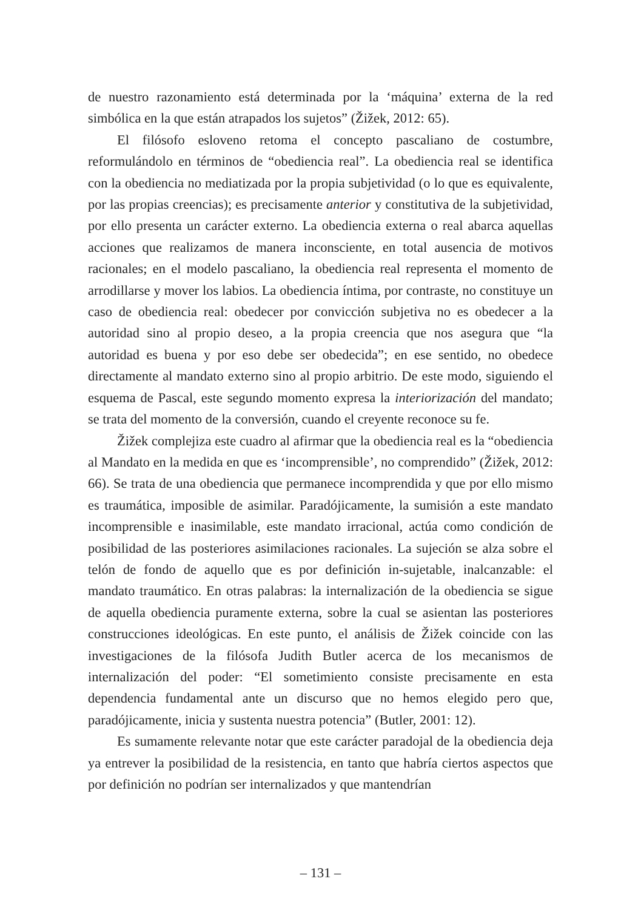de nuestro razonamiento está determinada por la ‘máquina’ externa de la red simbólica en la que están atrapados los sujetos” (Žižek, 2012: 65).
El filósofo esloveno retoma el concepto pascaliano de costumbre, reformulándolo en términos de “obediencia real”. La obediencia real se identifica con la obediencia no mediatizada por la propia subjetividad (o lo que es equivalente, por las propias creencias); es precisamente anterior y constitutiva de la subjetividad, por ello presenta un carácter externo. La obediencia externa o real abarca aquellas acciones que realizamos de manera inconsciente, en total ausencia de motivos racionales; en el modelo pascaliano, la obediencia real representa el momento de arrodillarse y mover los labios. La obediencia íntima, por contraste, no constituye un caso de obediencia real: obedecer por convicción subjetiva no es obedecer a la autoridad sino al propio deseo, a la propia creencia que nos asegura que “la autoridad es buena y por eso debe ser obedecida”; en ese sentido, no obedece directamente al mandato externo sino al propio arbitrio. De este modo, siguiendo el esquema de Pascal, este segundo momento expresa la interiorización del mandato; se trata del momento de la conversión, cuando el creyente reconoce su fe.
Žižek complejiza este cuadro al afirmar que la obediencia real es la “obediencia al Mandato en la medida en que es ‘incomprensible’, no comprendido” (Žižek, 2012: 66). Se trata de una obediencia que permanece incomprendida y que por ello mismo es traumática, imposible de asimilar. Paradójicamente, la sumisión a este mandato incomprensible e inasimilable, este mandato irracional, actúa como condición de posibilidad de las posteriores asimilaciones racionales. La sujeción se alza sobre el telón de fondo de aquello que es por definición in-sujetable, inalcanzable: el mandato traumático. En otras palabras: la internalización de la obediencia se sigue de aquella obediencia puramente externa, sobre la cual se asientan las posteriores construcciones ideológicas. En este punto, el análisis de Žižek coincide con las investigaciones de la filósofa Judith Butler acerca de los mecanismos de internalización del poder: “El sometimiento consiste precisamente en esta dependencia fundamental ante un discurso que no hemos elegido pero que, paradójicamente, inicia y sustenta nuestra potencia” (Butler, 2001: 12).
Es sumamente relevante notar que este carácter paradojal de la obediencia deja ya entrever la posibilidad de la resistencia, en tanto que habría ciertos aspectos que por definición no podrían ser internalizados y que mantendrían
– 131 –